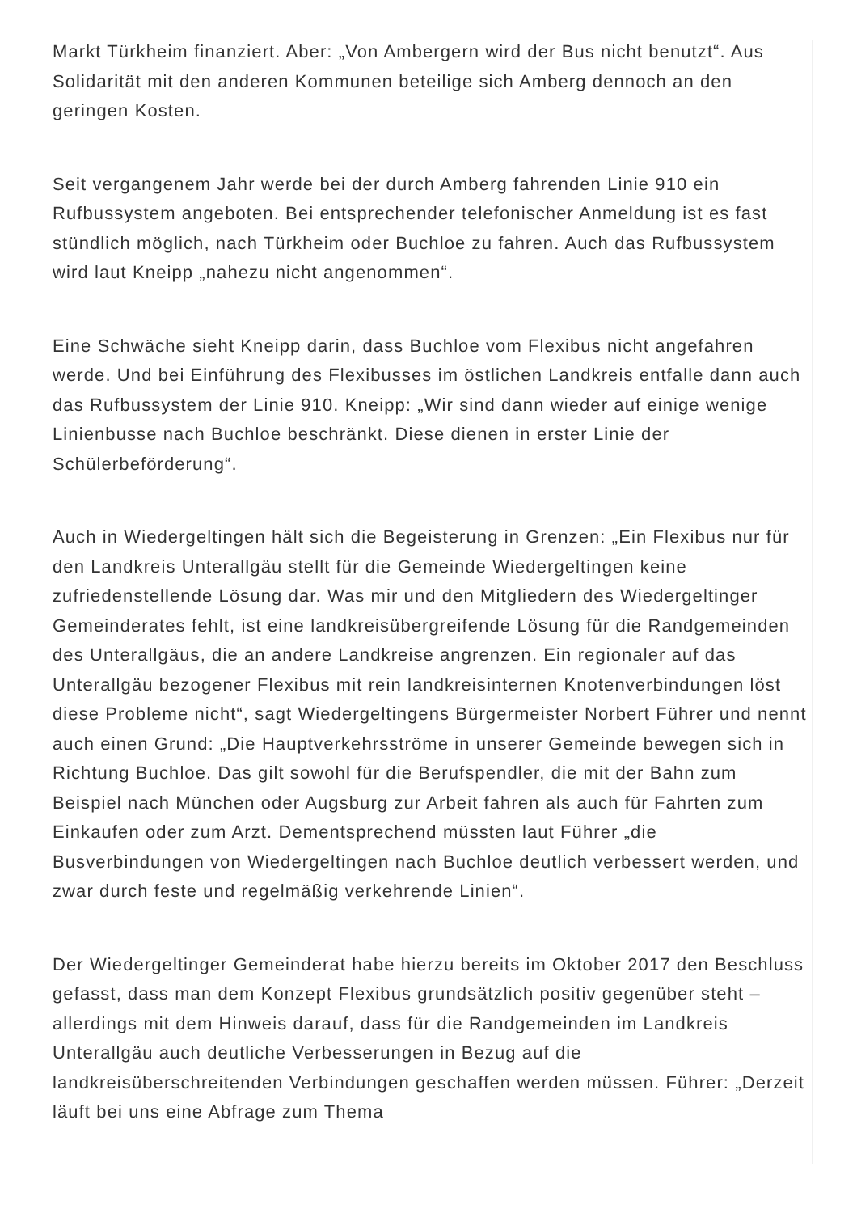Markt Türkheim finanziert. Aber: „Von Ambergern wird der Bus nicht benutzt“. Aus Solidarität mit den anderen Kommunen beteilige sich Amberg dennoch an den geringen Kosten.
Seit vergangenem Jahr werde bei der durch Amberg fahrenden Linie 910 ein Rufbussystem angeboten. Bei entsprechender telefonischer Anmeldung ist es fast stündlich möglich, nach Türkheim oder Buchloe zu fahren. Auch das Rufbussystem wird laut Kneipp „nahezu nicht angenommen“.
Eine Schwäche sieht Kneipp darin, dass Buchloe vom Flexibus nicht angefahren werde. Und bei Einführung des Flexibusses im östlichen Landkreis entfalle dann auch das Rufbussystem der Linie 910. Kneipp: „Wir sind dann wieder auf einige wenige Linienbusse nach Buchloe beschränkt. Diese dienen in erster Linie der Schülerbeförderung“.
Auch in Wiedergeltingen hält sich die Begeisterung in Grenzen: „Ein Flexibus nur für den Landkreis Unterallgäu stellt für die Gemeinde Wiedergeltingen keine zufriedenstellende Lösung dar. Was mir und den Mitgliedern des Wiedergeltinger Gemeinderates fehlt, ist eine landkreisübergreifende Lösung für die Randgemeinden des Unterallgäus, die an andere Landkreise angrenzen. Ein regionaler auf das Unterallgäu bezogener Flexibus mit rein landkreisinternen Knotenverbindungen löst diese Probleme nicht“, sagt Wiedergeltingens Bürgermeister Norbert Führer und nennt auch einen Grund: „Die Hauptverkehrsströme in unserer Gemeinde bewegen sich in Richtung Buchloe. Das gilt sowohl für die Berufspendler, die mit der Bahn zum Beispiel nach München oder Augsburg zur Arbeit fahren als auch für Fahrten zum Einkaufen oder zum Arzt. Dementsprechend müssten laut Führer „die Busverbindungen von Wiedergeltingen nach Buchloe deutlich verbessert werden, und zwar durch feste und regelmäßig verkehrende Linien“.
Der Wiedergeltinger Gemeinderat habe hierzu bereits im Oktober 2017 den Beschluss gefasst, dass man dem Konzept Flexibus grundsätzlich positiv gegenüber steht – allerdings mit dem Hinweis darauf, dass für die Randgemeinden im Landkreis Unterallgäu auch deutliche Verbesserungen in Bezug auf die landkreisüberschreitenden Verbindungen geschaffen werden müssen. Führer: „Derzeit läuft bei uns eine Abfrage zum Thema